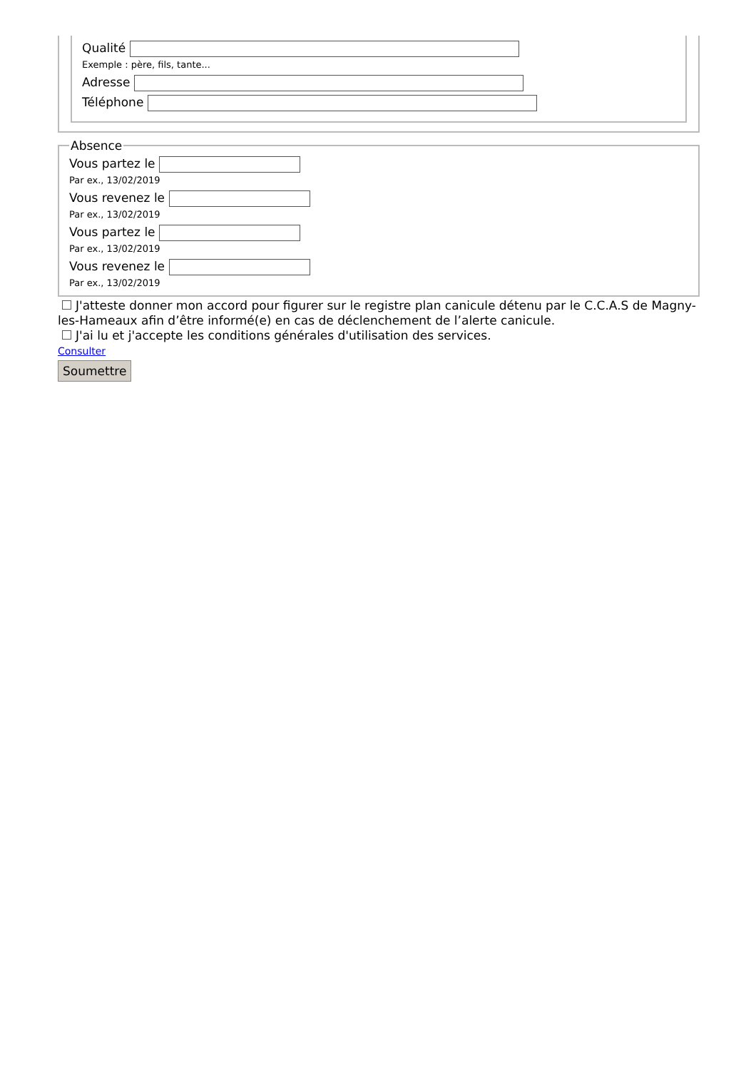Qualité
Exemple : père, fils, tante...
Adresse
Téléphone
Absence
Vous partez le
Par ex., 13/02/2019
Vous revenez le
Par ex., 13/02/2019
Vous partez le
Par ex., 13/02/2019
Vous revenez le
Par ex., 13/02/2019
J'atteste donner mon accord pour figurer sur le registre plan canicule détenu par le C.C.A.S de Magny-les-Hameaux afin d’être informé(e) en cas de déclenchement de l’alerte canicule.
J'ai lu et j'accepte les conditions générales d'utilisation des services.
Consulter
Soumettre